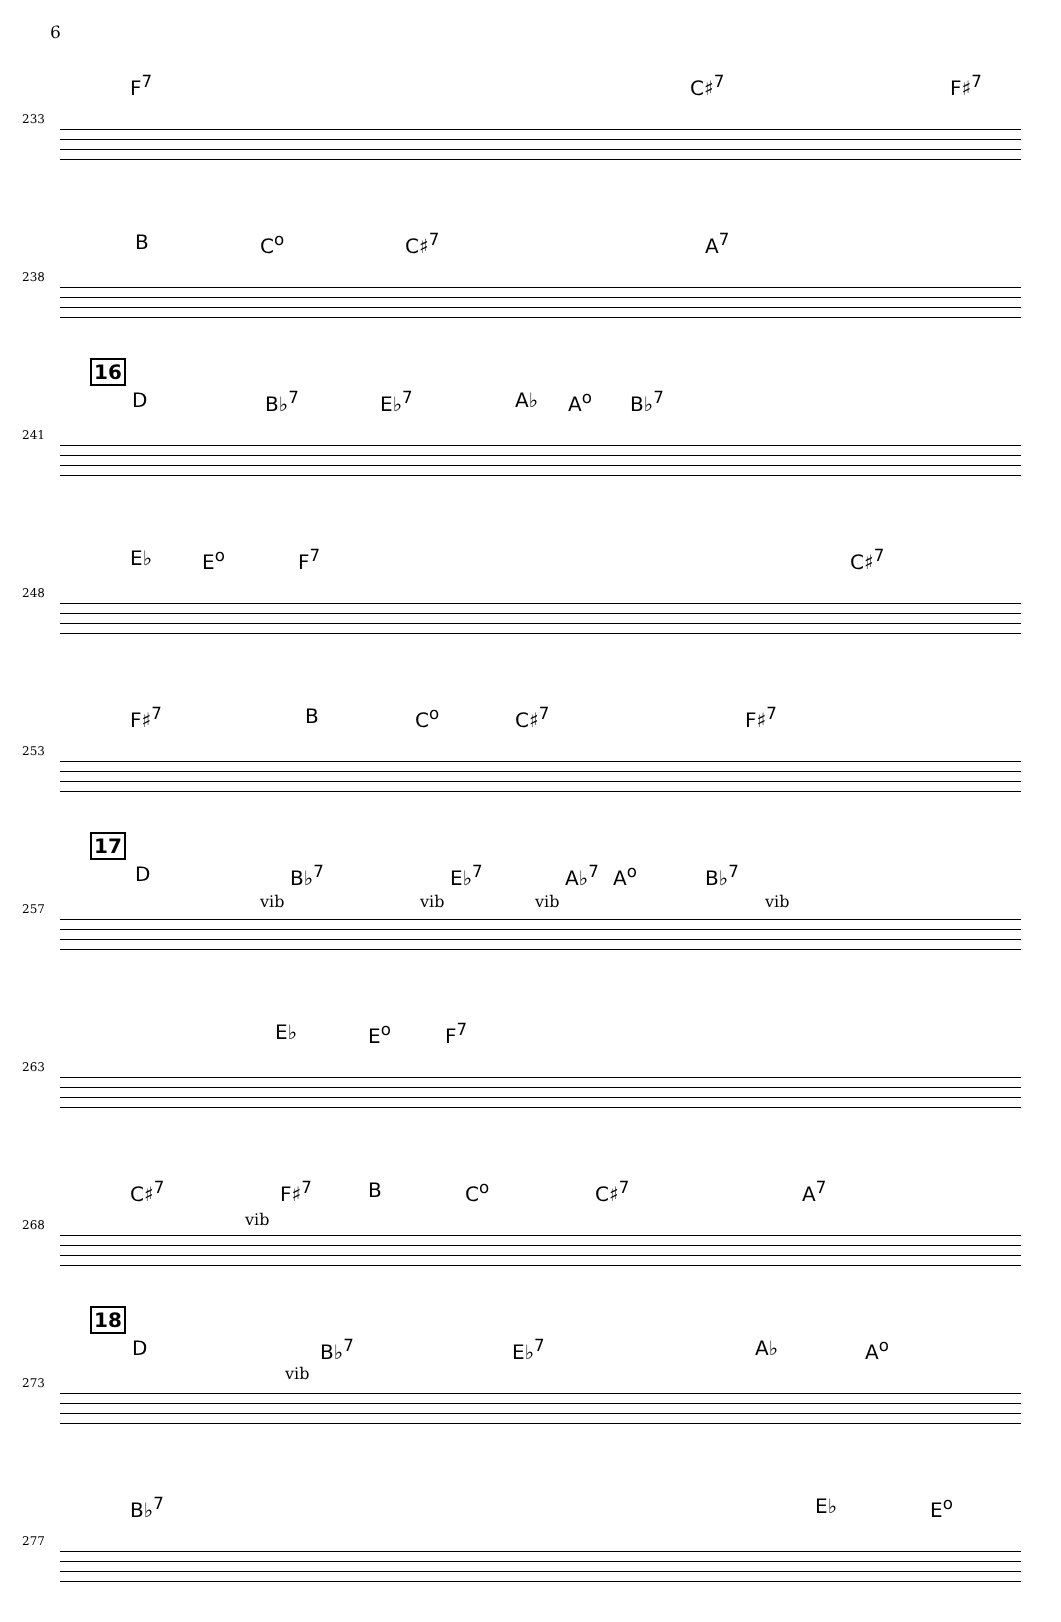6
F<sup>7</sup> C♯<sup>7</sup> F♯<sup>7</sup>
233
B C<sup>o</sup> C♯<sup>7</sup> A<sup>7</sup>
238
16
D B♭<sup>7</sup> E♭<sup>7</sup> A♭ A<sup>o</sup> B♭<sup>7</sup>
241
E♭ E<sup>o</sup> F<sup>7</sup> C♯<sup>7</sup>
248
F♯<sup>7</sup> B C<sup>o</sup> C♯<sup>7</sup> F♯<sup>7</sup>
253
17
D B♭<sup>7</sup> E♭<sup>7</sup> A♭<sup>7</sup> A<sup>o</sup> B♭<sup>7</sup>
257 vib vib vib vib
E♭ E<sup>o</sup> F<sup>7</sup>
263
C♯<sup>7</sup> F♯<sup>7</sup> B C<sup>o</sup> C♯<sup>7</sup> A<sup>7</sup>
268 vib
18
D B♭<sup>7</sup> E♭<sup>7</sup> A♭ A<sup>o</sup>
273 vib
B♭<sup>7</sup> E♭ E<sup>o</sup>
277